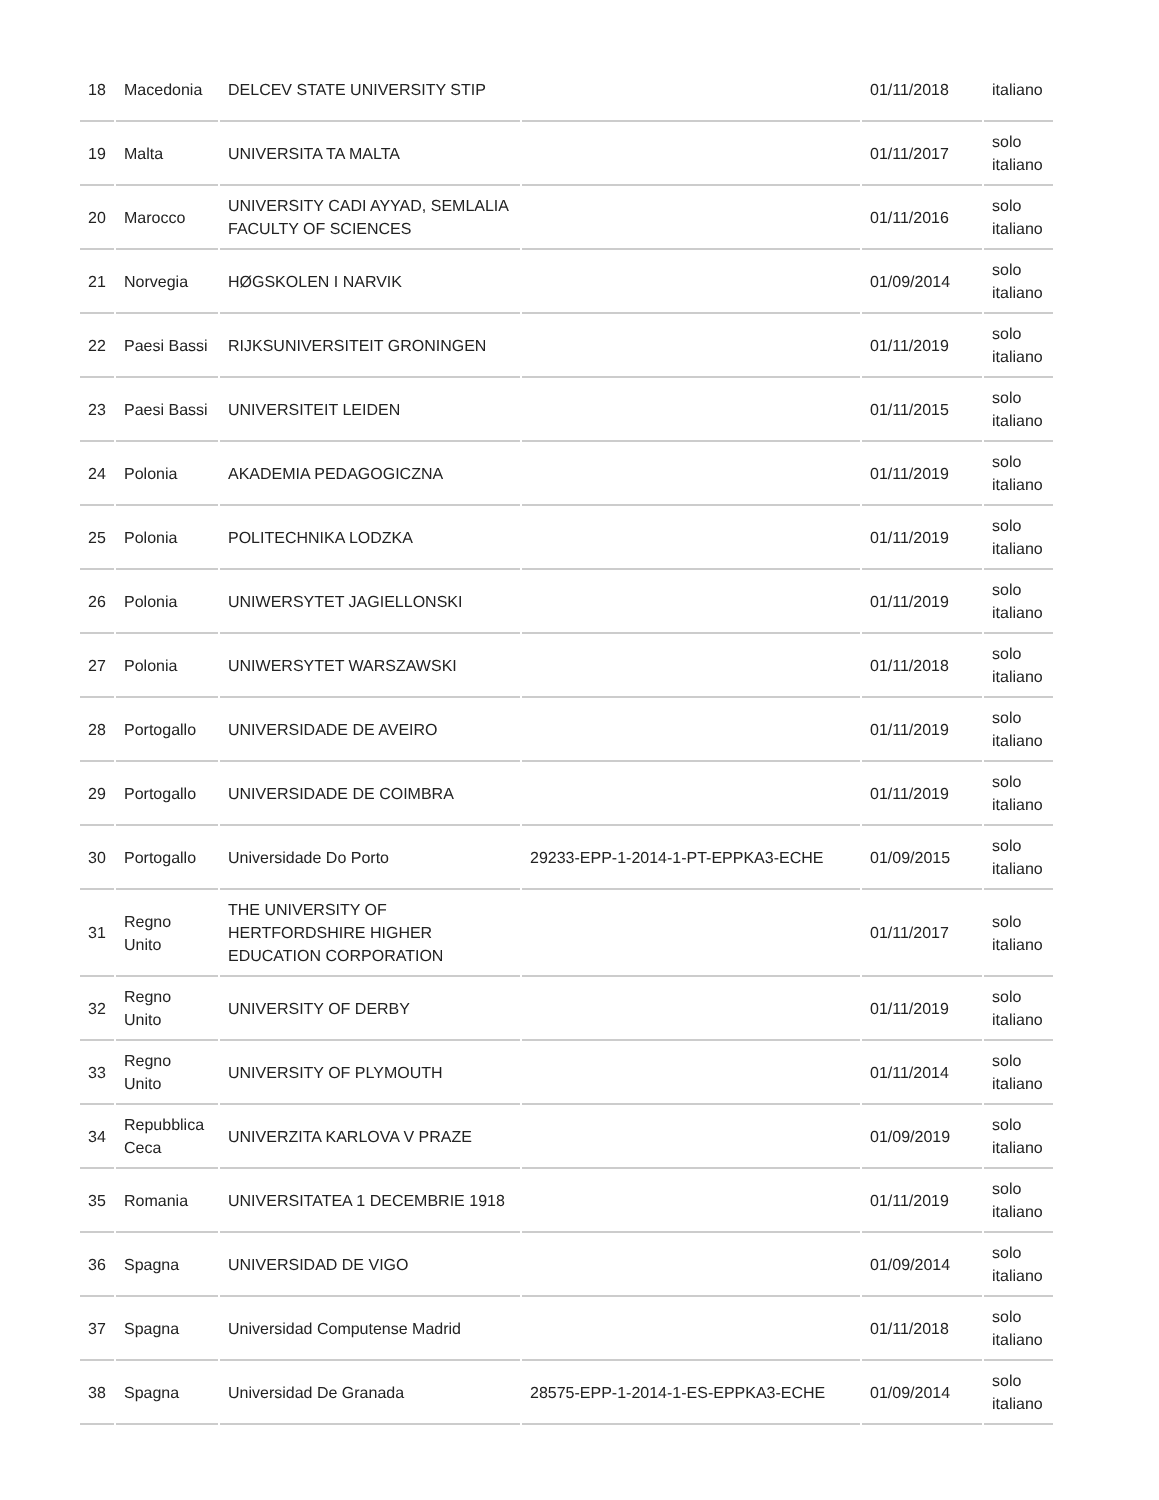| 18 | Macedonia | DELCEV STATE UNIVERSITY STIP | | 01/11/2018 | italiano |
| 19 | Malta | UNIVERSITA TA MALTA | | 01/11/2017 | solo italiano |
| 20 | Marocco | UNIVERSITY CADI AYYAD, SEMLALIA FACULTY OF SCIENCES | | 01/11/2016 | solo italiano |
| 21 | Norvegia | HØGSKOLEN I NARVIK | | 01/09/2014 | solo italiano |
| 22 | Paesi Bassi | RIJKSUNIVERSITEIT GRONINGEN | | 01/11/2019 | solo italiano |
| 23 | Paesi Bassi | UNIVERSITEIT LEIDEN | | 01/11/2015 | solo italiano |
| 24 | Polonia | AKADEMIA PEDAGOGICZNA | | 01/11/2019 | solo italiano |
| 25 | Polonia | POLITECHNIKA LODZKA | | 01/11/2019 | solo italiano |
| 26 | Polonia | UNIWERSYTET JAGIELLONSKI | | 01/11/2019 | solo italiano |
| 27 | Polonia | UNIWERSYTET WARSZAWSKI | | 01/11/2018 | solo italiano |
| 28 | Portogallo | UNIVERSIDADE DE AVEIRO | | 01/11/2019 | solo italiano |
| 29 | Portogallo | UNIVERSIDADE DE COIMBRA | | 01/11/2019 | solo italiano |
| 30 | Portogallo | Universidade Do Porto | 29233-EPP-1-2014-1-PT-EPPKA3-ECHE | 01/09/2015 | solo italiano |
| 31 | Regno Unito | THE UNIVERSITY OF HERTFORDSHIRE HIGHER EDUCATION CORPORATION | | 01/11/2017 | solo italiano |
| 32 | Regno Unito | UNIVERSITY OF DERBY | | 01/11/2019 | solo italiano |
| 33 | Regno Unito | UNIVERSITY OF PLYMOUTH | | 01/11/2014 | solo italiano |
| 34 | Repubblica Ceca | UNIVERZITA KARLOVA V PRAZE | | 01/09/2019 | solo italiano |
| 35 | Romania | UNIVERSITATEA 1 DECEMBRIE 1918 | | 01/11/2019 | solo italiano |
| 36 | Spagna | UNIVERSIDAD DE VIGO | | 01/09/2014 | solo italiano |
| 37 | Spagna | Universidad Computense Madrid | | 01/11/2018 | solo italiano |
| 38 | Spagna | Universidad De Granada | 28575-EPP-1-2014-1-ES-EPPKA3-ECHE | 01/09/2014 | solo italiano |